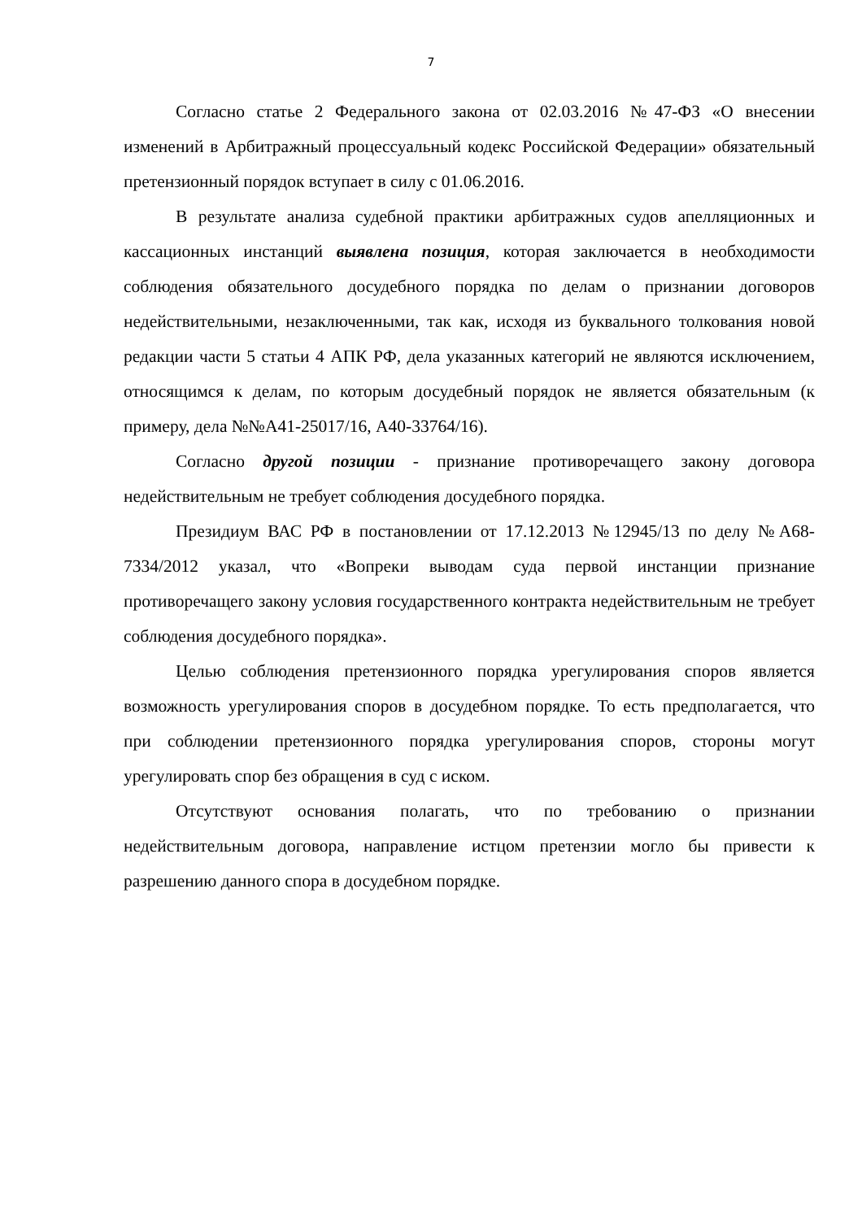7
Согласно статье 2 Федерального закона от 02.03.2016 №47-ФЗ «О внесении изменений в Арбитражный процессуальный кодекс Российской Федерации» обязательный претензионный порядок вступает в силу с 01.06.2016.
В результате анализа судебной практики арбитражных судов апелляционных и кассационных инстанций выявлена позиция, которая заключается в необходимости соблюдения обязательного досудебного порядка по делам о признании договоров недействительными, незаключенными, так как, исходя из буквального толкования новой редакции части 5 статьи 4 АПК РФ, дела указанных категорий не являются исключением, относящимся к делам, по которым досудебный порядок не является обязательным (к примеру, дела №№А41-25017/16, А40-33764/16).
Согласно другой позиции - признание противоречащего закону договора недействительным не требует соблюдения досудебного порядка.
Президиум ВАС РФ в постановлении от 17.12.2013 №12945/13 по делу №А68-7334/2012 указал, что «Вопреки выводам суда первой инстанции признание противоречащего закону условия государственного контракта недействительным не требует соблюдения досудебного порядка».
Целью соблюдения претензионного порядка урегулирования споров является возможность урегулирования споров в досудебном порядке. То есть предполагается, что при соблюдении претензионного порядка урегулирования споров, стороны могут урегулировать спор без обращения в суд с иском.
Отсутствуют основания полагать, что по требованию о признании недействительным договора, направление истцом претензии могло бы привести к разрешению данного спора в досудебном порядке.